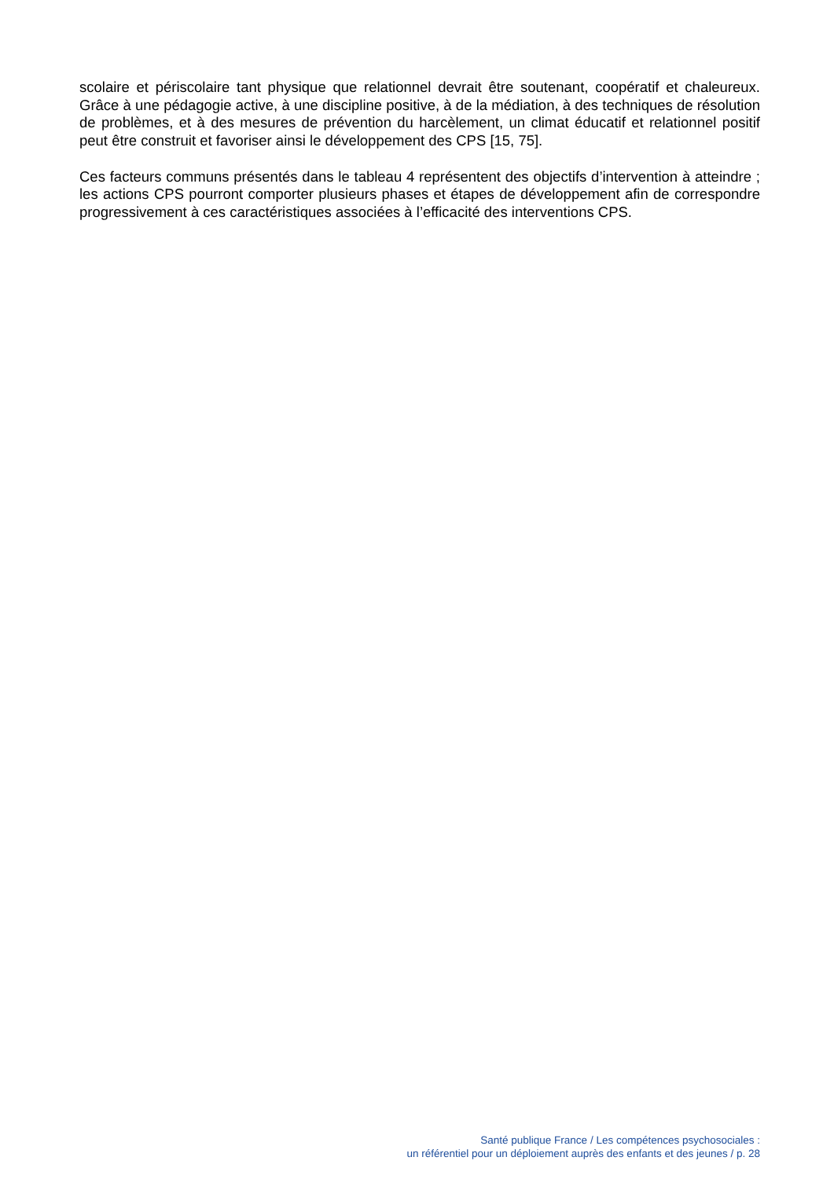scolaire et périscolaire tant physique que relationnel devrait être soutenant, coopératif et chaleureux. Grâce à une pédagogie active, à une discipline positive, à de la médiation, à des techniques de résolution de problèmes, et à des mesures de prévention du harcèlement, un climat éducatif et relationnel positif peut être construit et favoriser ainsi le développement des CPS [15, 75].
Ces facteurs communs présentés dans le tableau 4 représentent des objectifs d’intervention à atteindre ; les actions CPS pourront comporter plusieurs phases et étapes de développement afin de correspondre progressivement à ces caractéristiques associées à l’efficacité des interventions CPS.
Santé publique France / Les compétences psychosociales :
un référentiel pour un déploiement auprès des enfants et des jeunes / p. 28